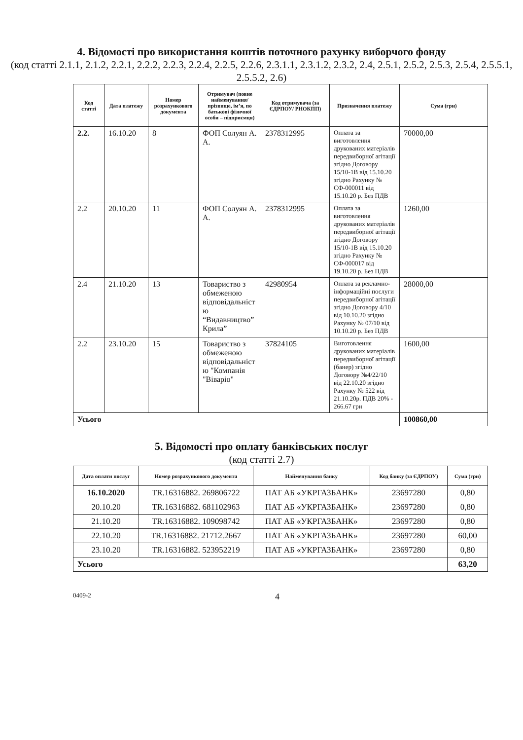4. Відомості про використання коштів поточного рахунку виборчого фонду
(код статті 2.1.1, 2.1.2, 2.2.1, 2.2.2, 2.2.3, 2.2.4, 2.2.5, 2.2.6, 2.3.1.1, 2.3.1.2, 2.3.2, 2.4, 2.5.1, 2.5.2, 2.5.3, 2.5.4, 2.5.5.1, 2.5.5.2, 2.6)
| Код статті | Дата платежу | Номер розрахункового документа | Отримувач (повне найменування/ прізвище, ім’я, по батькові фізичної особи – підприємця) | Код отримувача (за ЄДРПОУ/ РНОКПП) | Призначення платежу | Сума (грн) |
| --- | --- | --- | --- | --- | --- | --- |
| 2.2. | 16.10.20 | 8 | ФОП Солуян А. А. | 2378312995 | Оплата за виготовлення друкованих матеріалів передвиборної агітації згідно Договору 15/10-1В від 15.10.20 згідно Рахунку № СФ-000011 від 15.10.20 р. Без ПДВ | 70000,00 |
| 2.2 | 20.10.20 | 11 | ФОП Солуян А. А. | 2378312995 | Оплата за виготовлення друкованих матеріалів передвиборної агітації згідно Договору 15/10-1В від 15.10.20 згідно Рахунку № СФ-000017 від 19.10.20 р. Без ПДВ | 1260,00 |
| 2.4 | 21.10.20 | 13 | Товариство з обмеженою відповідальніст ю “Видавництво” Крила” | 42980954 | Оплата за рекламно-інформаційні послуги передвиборної агітації згідно Договору 4/10 від 10.10.20 згідно Рахунку № 07/10 від 10.10.20 р. Без ПДВ | 28000,00 |
| 2.2 | 23.10.20 | 15 | Товариство з обмеженою відповідальніст ю "Компанія "Віваріо" | 37824105 | Виготовлення друкованих матеріалів передвиборної агітації (банер) згідно Договору №4/22/10 від 22.10.20 згідно Рахунку № 522 від 21.10.20р. ПДВ 20% - 266.67 грн | 1600,00 |
| Усього | | | | | | 100860,00 |
5. Відомості про оплату банківських послуг
(код статті 2.7)
| Дата оплати послуг | Номер розрахункового документа | Найменування банку | Код банку (за ЄДРПОУ) | Сума (грн) |
| --- | --- | --- | --- | --- |
| 16.10.2020 | TR.16316882. 269806722 | ПАТ АБ «УКРГАЗБАНК» | 23697280 | 0,80 |
| 20.10.20 | TR.16316882. 681102963 | ПАТ АБ «УКРГАЗБАНК» | 23697280 | 0,80 |
| 21.10.20 | TR.16316882. 109098742 | ПАТ АБ «УКРГАЗБАНК» | 23697280 | 0,80 |
| 22.10.20 | TR.16316882. 21712.2667 | ПАТ АБ «УКРГАЗБАНК» | 23697280 | 60,00 |
| 23.10.20 | TR.16316882. 523952219 | ПАТ АБ «УКРГАЗБАНК» | 23697280 | 0,80 |
| Усього | | | | 63,20 |
0409-2 4